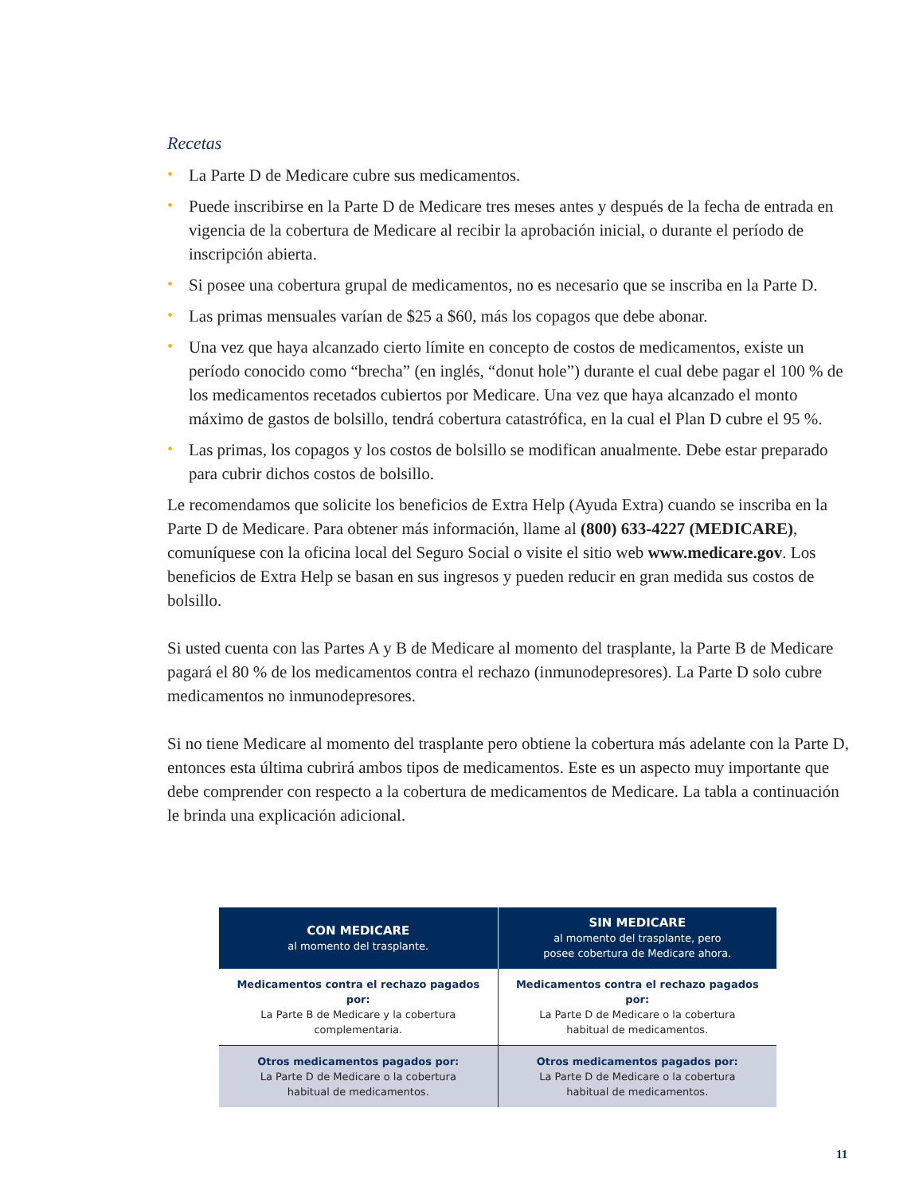Recetas
• La Parte D de Medicare cubre sus medicamentos.
• Puede inscribirse en la Parte D de Medicare tres meses antes y después de la fecha de entrada en vigencia de la cobertura de Medicare al recibir la aprobación inicial, o durante el período de inscripción abierta.
• Si posee una cobertura grupal de medicamentos, no es necesario que se inscriba en la Parte D.
• Las primas mensuales varían de $25 a $60, más los copagos que debe abonar.
• Una vez que haya alcanzado cierto límite en concepto de costos de medicamentos, existe un período conocido como “brecha” (en inglés, “donut hole”) durante el cual debe pagar el 100 % de los medicamentos recetados cubiertos por Medicare. Una vez que haya alcanzado el monto máximo de gastos de bolsillo, tendrá cobertura catastrófica, en la cual el Plan D cubre el 95 %.
• Las primas, los copagos y los costos de bolsillo se modifican anualmente. Debe estar preparado para cubrir dichos costos de bolsillo.
Le recomendamos que solicite los beneficios de Extra Help (Ayuda Extra) cuando se inscriba en la Parte D de Medicare. Para obtener más información, llame al (800) 633-4227 (MEDICARE), comuníquese con la oficina local del Seguro Social o visite el sitio web www.medicare.gov. Los beneficios de Extra Help se basan en sus ingresos y pueden reducir en gran medida sus costos de bolsillo.
Si usted cuenta con las Partes A y B de Medicare al momento del trasplante, la Parte B de Medicare pagará el 80 % de los medicamentos contra el rechazo (inmunodepresores). La Parte D solo cubre medicamentos no inmunodepresores.
Si no tiene Medicare al momento del trasplante pero obtiene la cobertura más adelante con la Parte D, entonces esta última cubrirá ambos tipos de medicamentos. Este es un aspecto muy importante que debe comprender con respecto a la cobertura de medicamentos de Medicare. La tabla a continuación le brinda una explicación adicional.
| CON MEDICARE al momento del trasplante. | SIN MEDICARE al momento del trasplante, pero posee cobertura de Medicare ahora. |
| --- | --- |
| Medicamentos contra el rechazo pagados por: La Parte B de Medicare y la cobertura complementaria. | Medicamentos contra el rechazo pagados por: La Parte D de Medicare o la cobertura habitual de medicamentos. |
| Otros medicamentos pagados por: La Parte D de Medicare o la cobertura habitual de medicamentos. | Otros medicamentos pagados por: La Parte D de Medicare o la cobertura habitual de medicamentos. |
11